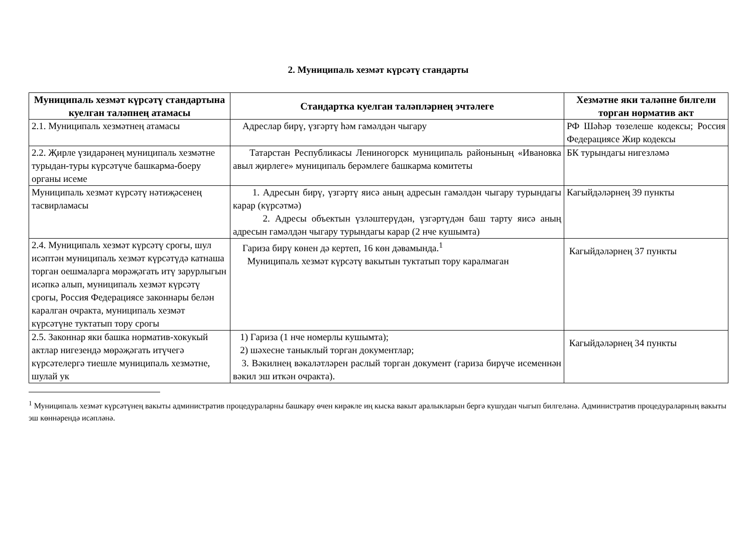2. Муниципаль хезмәт күрсәтү стандарты
| Муниципаль хезмәт күрсәтү стандартына куелган таләпнең атамасы | Стандартка куелган таләпләрнең эчтәлеге | Хезмәтне яки таләпне билгели торган норматив акт |
| --- | --- | --- |
| 2.1. Муниципаль хезмәтнең атамасы | Адреслар бирү, үзгәртү һәм гамәлдән чыгару | РФ Шәһәр төзелеше кодексы; Россия Федерациясе Жир кодексы |
| 2.2. Җирле үзидарәнең муниципаль хезмәтне турыдан-туры күрсәтүче башкарма-боеру органы исеме | Татарстан Республикасы Лениногорск муниципаль районының «Ивановка авыл җирлеге» муниципаль берәмлеге башкарма комитеты | БК турындагы нигезләмә |
| Муниципаль хезмәт күрсәтү нәтиҗәсенең тасвирламасы | 1. Адресын бирү, үзгәртү яисә аның адресын гамәлдән чыгару турындагы карар (күрсәтмә) 2. Адресы объектын үзләштерүдән, үзгәртүдән баш тарту яисә аның адресын гамәлдән чыгару турындагы карар (2 нче кушымта) | Кагыйдәләрнең 39 пункты |
| 2.4. Муниципаль хезмәт күрсәтү срогы, шул исәптән муниципаль хезмәт күрсәтүдә катнаша торган оешмаларга мөрәҗәгать итү зарурлыгын исәпкә алып, муниципаль хезмәт күрсәтү срогы, Россия Федерациясе законнары белән каралган очракта, муниципаль хезмәт күрсәтүне туктатып тору срогы | Гариза бирү көнен дә кертеп, 16 көн дәвамында.<sup>1</sup> Муниципаль хезмәт күрсәтү вакытын туктатып тору каралмаган | Кагыйдәләрнең 37 пункты |
| 2.5. Законнар яки башка норматив-хокукый актлар нигезендә мөрәҗәгать итүчегә күрсәтелергә тиешле муниципаль хезмәтне, шулай ук | 1) Гариза (1 нче номерлы кушымта); 2) шәхесне таныклый торган документлар; 3. Вәкилнең вәкаләтләрен раслый торган документ (гариза бирүче исеменнән вәкил эш иткән очракта). | Кагыйдәләрнең 34 пункты |
<sup>1</sup> Муниципаль хезмәт күрсәтүнең вакыты административ процедураларны башкару өчен кирәкле иң кыска вакыт аралыкларын бергә кушудан чыгып билгеләнә. Административ процедураларның вакыты эш көннәрендә исәпләнә.